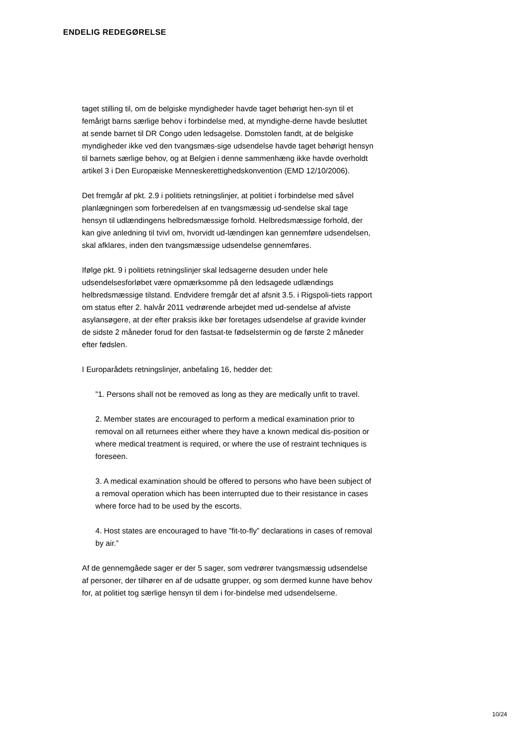ENDELIG REDEGØRELSE
taget stilling til, om de belgiske myndigheder havde taget behørigt hen-syn til et femårigt barns særlige behov i forbindelse med, at myndighe-derne havde besluttet at sende barnet til DR Congo uden ledsagelse. Domstolen fandt, at de belgiske myndigheder ikke ved den tvangsmæs-sige udsendelse havde taget behørigt hensyn til barnets særlige behov, og at Belgien i denne sammenhæng ikke havde overholdt artikel 3 i Den Europæiske Menneskerettighedskonvention (EMD 12/10/2006).
Det fremgår af pkt. 2.9 i politiets retningslinjer, at politiet i forbindelse med såvel planlægningen som forberedelsen af en tvangsmæssig ud-sendelse skal tage hensyn til udlændingens helbredsmæssige forhold. Helbredsmæssige forhold, der kan give anledning til tvivl om, hvorvidt ud-lændingen kan gennemføre udsendelsen, skal afklares, inden den tvangsmæssige udsendelse gennemføres.
Ifølge pkt. 9 i politiets retningslinjer skal ledsagerne desuden under hele udsendelsesforløbet være opmærksomme på den ledsagede udlændings helbredsmæssige tilstand. Endvidere fremgår det af afsnit 3.5. i Rigspoli-tiets rapport om status efter 2. halvår 2011 vedrørende arbejdet med ud-sendelse af afviste asylansøgere, at der efter praksis ikke bør foretages udsendelse af gravide kvinder de sidste 2 måneder forud for den fastsat-te fødselstermin og de første 2 måneder efter fødslen.
I Europarådets retningslinjer, anbefaling 16, hedder det:
”1. Persons shall not be removed as long as they are medically unfit to travel.
2. Member states are encouraged to perform a medical examination prior to removal on all returnees either where they have a known medical dis-position or where medical treatment is required, or where the use of restraint techniques is foreseen.
3. A medical examination should be offered to persons who have been subject of a removal operation which has been interrupted due to their resistance in cases where force had to be used by the escorts.
4. Host states are encouraged to have ”fit-to-fly” declarations in cases of removal by air.”
Af de gennemgåede sager er der 5 sager, som vedrører tvangsmæssig udsendelse af personer, der tilhører en af de udsatte grupper, og som dermed kunne have behov for, at politiet tog særlige hensyn til dem i for-bindelse med udsendelserne.
10/24